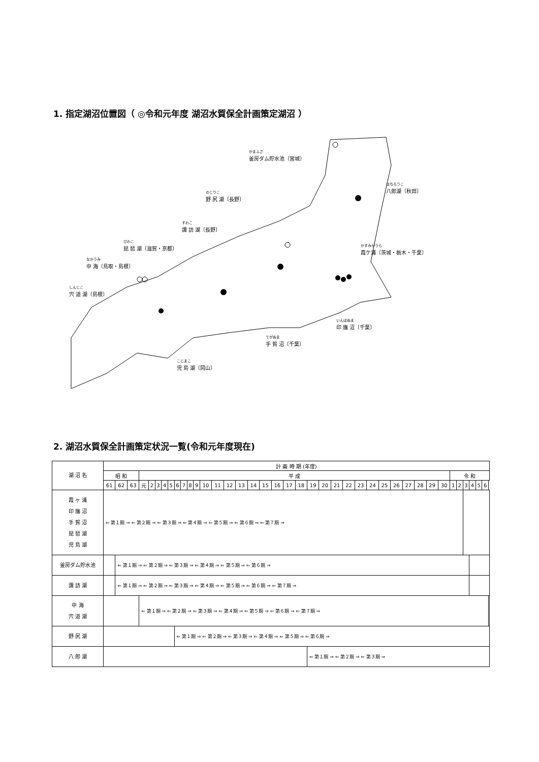1. 指定湖沼位置図（ ◎令和元年度 湖沼水質保全計画策定湖沼 ）
かまふさ
釜房ダム貯水池〔宮城〕
はちろうこ
八郎湖〔秋田〕
のじりこ
野 尻 湖〔長野〕
すわこ
諏 訪 湖〔長野〕
びわこ
琵 琶 湖〔滋賀・京都〕
なかうみ
中 海〔鳥取・島根〕
かすみがうら
霞ケ浦〔茨城・栃木・千葉〕
しんじこ
宍 道 湖〔島根〕
いんばぬま
印 旛 沼〔千葉〕
てがぬま
手 賀 沼〔千葉〕
こじまこ
児 島 湖〔岡山〕
2. 湖沼水質保全計画策定状況一覧(令和元年度現在)
| 湖 沼 名 | 計 画 時 期 (年度) | | | | | | | | | | | | | | | | | | | | | | | | | | | | | | | | | | | | | | | |
| --- | --- | --- | --- | --- | --- | --- | --- | --- | --- | --- | --- | --- | --- | --- | --- | --- | --- | --- | --- | --- | --- | --- | --- | --- | --- | --- | --- | --- | --- | --- | --- | --- | --- | --- | --- | --- | --- | --- | --- | --- |
| | 昭 和 | | | 平 成 | | | | | | | | | | | | | | | | | | | | | | | | | | | | | | 令 和 | | | | | | |
| | 61 | 62 | 63 | 元 | 2 | 3 | 4 | 5 | 6 | 7 | 8 | 9 | 10 | 11 | 12 | 13 | 14 | 15 | 16 | 17 | 18 | 19 | 20 | 21 | 22 | 23 | 24 | 25 | 26 | 27 | 28 | 29 | 30 | 1 | 2 | 3 | 4 | 5 | 6 | |
| 霞 ヶ 浦 印 旛 沼 手 賀 沼 琵 琶 湖 児 島 湖 | ⇐ 第１期 ⇒ ⇐ 第２期 ⇒ ⇐ 第３期 ⇒ ⇐ 第４期 ⇒ ⇐ 第５期 ⇒ ⇐ 第６期 ⇒ ⇐ 第７期 ⇒ | | | | | | | | | | | | | | | | | | | | | | | | | | | | | | | | | | | | | | | |
| 釜房ダム貯水池 | | ⇐ 第１期 ⇒ ⇐ 第２期 ⇒ ⇐ 第３期 ⇒ ⇐ 第４期 ⇒ ⇐ 第５期 ⇒ ⇐ 第６期 ⇒ | | | | | | | | | | | | | | | | | | | | | | | | | | | | | | | | | | | | | | |
| 諏 訪 湖 | | ⇐ 第１期 ⇒ ⇐ 第２期 ⇒ ⇐ 第３期 ⇒ ⇐ 第４期 ⇒ ⇐ 第５期 ⇒ ⇐ 第６期 ⇒ ⇐ 第７期 ⇒ | | | | | | | | | | | | | | | | | | | | | | | | | | | | | | | | | | | | | | |
| 中 海 宍 道 湖 | | | | ⇐ 第１期 ⇒ ⇐ 第２期 ⇒ ⇐ 第３期 ⇒ ⇐ 第４期 ⇒ ⇐ 第５期 ⇒ ⇐ 第６期 ⇒ ⇐ 第７期 ⇒ | | | | | | | | | | | | | | | | | | | | | | | | | | | | | | | | | | | | |
| 野 尻 湖 | | | | | | | | | ⇐ 第１期 ⇒ ⇐ 第２期 ⇒ ⇐ 第３期 ⇒ ⇐ 第４期 ⇒ ⇐ 第５期 ⇒ ⇐ 第６期 ⇒ | | | | | | | | | | | | | | | | | | | | | | | | | | | | | | | |
| 八 郎 湖 | | | | | | | | | | | | | | | | | | | | | | ⇐ 第１期 ⇒ ⇐ 第２期 ⇒ ⇐ 第３期 ⇒ | | | | | | | | | | | | | | | | | | |